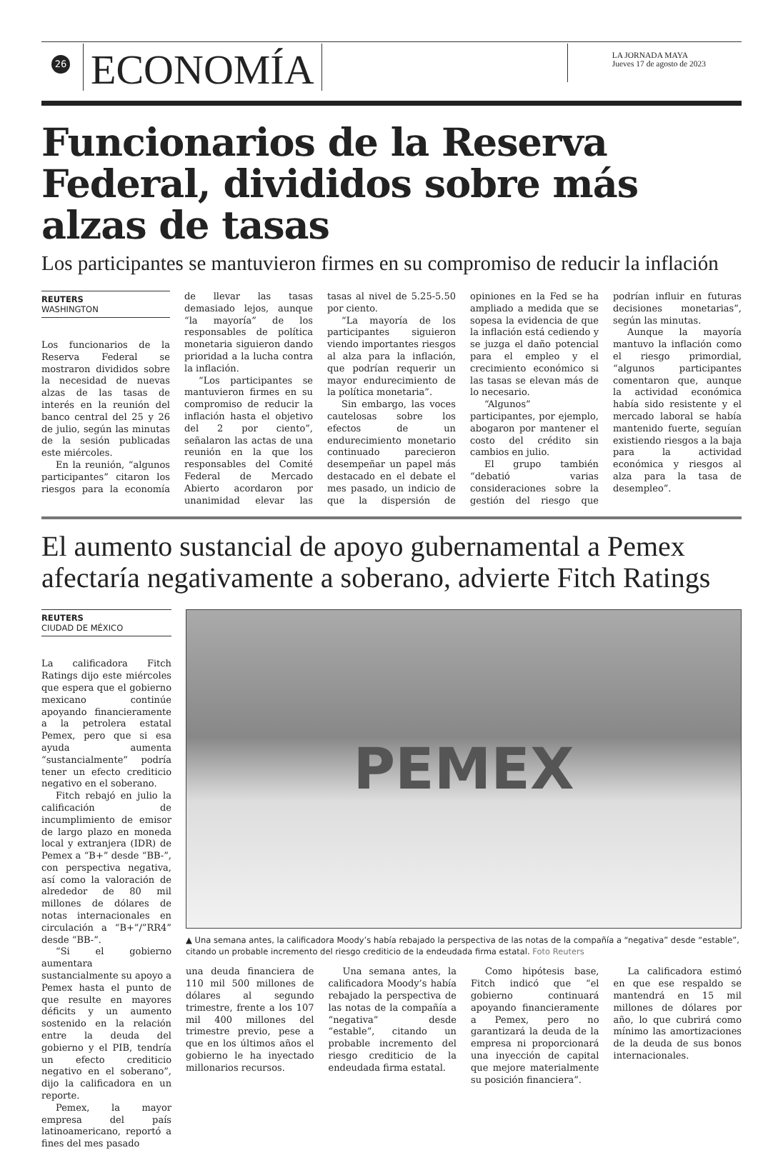26
ECONOMÍA
LA JORNADA MAYA
Jueves 17 de agosto de 2023
Funcionarios de la Reserva Federal, divididos sobre más alzas de tasas
Los participantes se mantuvieron firmes en su compromiso de reducir la inflación
REUTERS
WASHINGTON
Los funcionarios de la Reserva Federal se mostraron divididos sobre la necesidad de nuevas alzas de las tasas de interés en la reunión del banco central del 25 y 26 de julio, según las minutas de la sesión publicadas este miércoles.
En la reunión, “algunos participantes” citaron los riesgos para la economía de llevar las tasas demasiado lejos, aunque “la mayoría” de los responsables de política monetaria siguieron dando prioridad a la lucha contra la inflación.
“Los participantes se mantuvieron firmes en su compromiso de reducir la inflación hasta el objetivo del 2 por ciento”, señalaron las actas de una reunión en la que los responsables del Comité Federal de Mercado Abierto acordaron por unanimidad elevar las tasas al nivel de 5.25-5.50 por ciento.
“La mayoría de los participantes siguieron viendo importantes riesgos al alza para la inflación, que podrían requerir un mayor endurecimiento de la política monetaria”.
Sin embargo, las voces cautelosas sobre los efectos de un endurecimiento monetario continuado parecieron desempeñar un papel más destacado en el debate el mes pasado, un indicio de que la dispersión de opiniones en la Fed se ha ampliado a medida que se sopesa la evidencia de que la inflación está cediendo y se juzga el daño potencial para el empleo y el crecimiento económico si las tasas se elevan más de lo necesario.
“Algunos” participantes, por ejemplo, abogaron por mantener el costo del crédito sin cambios en julio.
El grupo también “debatió varias consideraciones sobre la gestión del riesgo que podrían influir en futuras decisiones monetarias”, según las minutas.
Aunque la mayoría mantuvo la inflación como el riesgo primordial, “algunos participantes comentaron que, aunque la actividad económica había sido resistente y el mercado laboral se había mantenido fuerte, seguían existiendo riesgos a la baja para la actividad económica y riesgos al alza para la tasa de desempleo”.
El aumento sustancial de apoyo gubernamental a Pemex afectaría negativamente a soberano, advierte Fitch Ratings
REUTERS
CIUDAD DE MÉXICO
La calificadora Fitch Ratings dijo este miércoles que espera que el gobierno mexicano continúe apoyando financieramente a la petrolera estatal Pemex, pero que si esa ayuda aumenta “sustancialmente” podría tener un efecto crediticio negativo en el soberano.
Fitch rebajó en julio la calificación de incumplimiento de emisor de largo plazo en moneda local y extranjera (IDR) de Pemex a “B+” desde “BB-”, con perspectiva negativa, así como la valoración de alrededor de 80 mil millones de dólares de notas internacionales en circulación a “B+”/”RR4” desde “BB-”.
“Si el gobierno aumentara sustancialmente su apoyo a Pemex hasta el punto de que resulte en mayores déficits y un aumento sostenido en la relación entre la deuda del gobierno y el PIB, tendría un efecto crediticio negativo en el soberano”, dijo la calificadora en un reporte.
Pemex, la mayor empresa del país latinoamericano, reportó a fines del mes pasado
PEMEX
▲ Una semana antes, la calificadora Moody’s había rebajado la perspectiva de las notas de la compañía a “negativa” desde “estable”, citando un probable incremento del riesgo crediticio de la endeudada firma estatal. Foto Reuters
una deuda financiera de 110 mil 500 millones de dólares al segundo trimestre, frente a los 107 mil 400 millones del trimestre previo, pese a que en los últimos años el gobierno le ha inyectado millonarios recursos.
Una semana antes, la calificadora Moody’s había rebajado la perspectiva de las notas de la compañía a “negativa” desde “estable”, citando un probable incremento del riesgo crediticio de la endeudada firma estatal.
Como hipótesis base, Fitch indicó que “el gobierno continuará apoyando financieramente a Pemex, pero no garantizará la deuda de la empresa ni proporcionará una inyección de capital que mejore materialmente su posición financiera”.
La calificadora estimó en que ese respaldo se mantendrá en 15 mil millones de dólares por año, lo que cubrirá como mínimo las amortizaciones de la deuda de sus bonos internacionales.